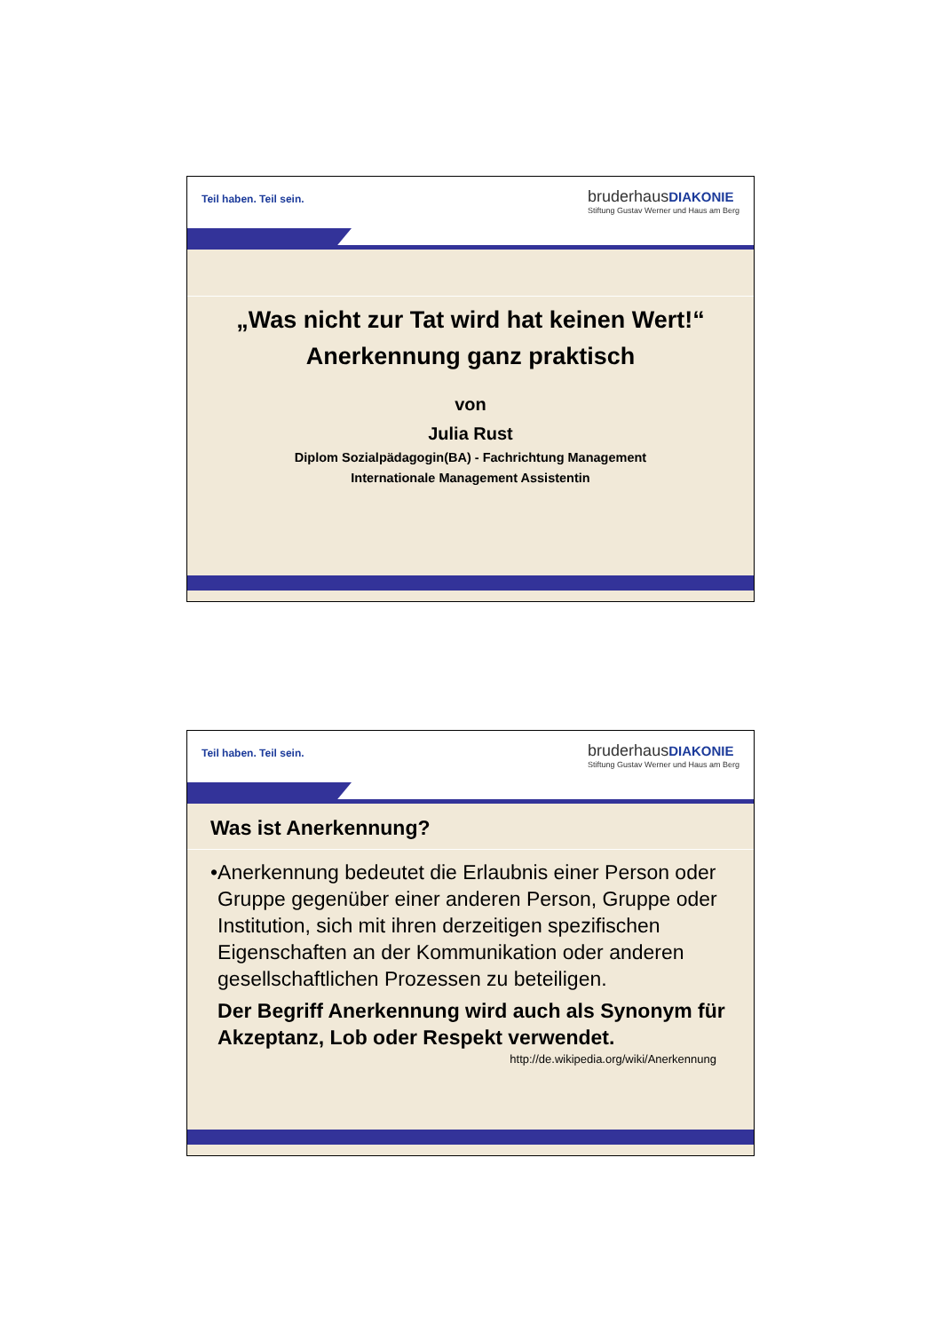Teil haben. Teil sein.
bruderhaus DIAKONIE
Stiftung Gustav Werner und Haus am Berg
„Was nicht zur Tat wird hat keinen Wert!“
Anerkennung ganz praktisch
von
Julia Rust
Diplom Sozialpädagogin(BA) - Fachrichtung Management
Internationale Management Assistentin
Teil haben. Teil sein.
bruderhaus DIAKONIE
Stiftung Gustav Werner und Haus am Berg
Was ist Anerkennung?
• Anerkennung bedeutet die Erlaubnis einer Person oder Gruppe gegenüber einer anderen Person, Gruppe oder Institution, sich mit ihren derzeitigen spezifischen Eigenschaften an der Kommunikation oder anderen gesellschaftlichen Prozessen zu beteiligen.
Der Begriff Anerkennung wird auch als Synonym für Akzeptanz, Lob oder Respekt verwendet.
http://de.wikipedia.org/wiki/Anerkennung